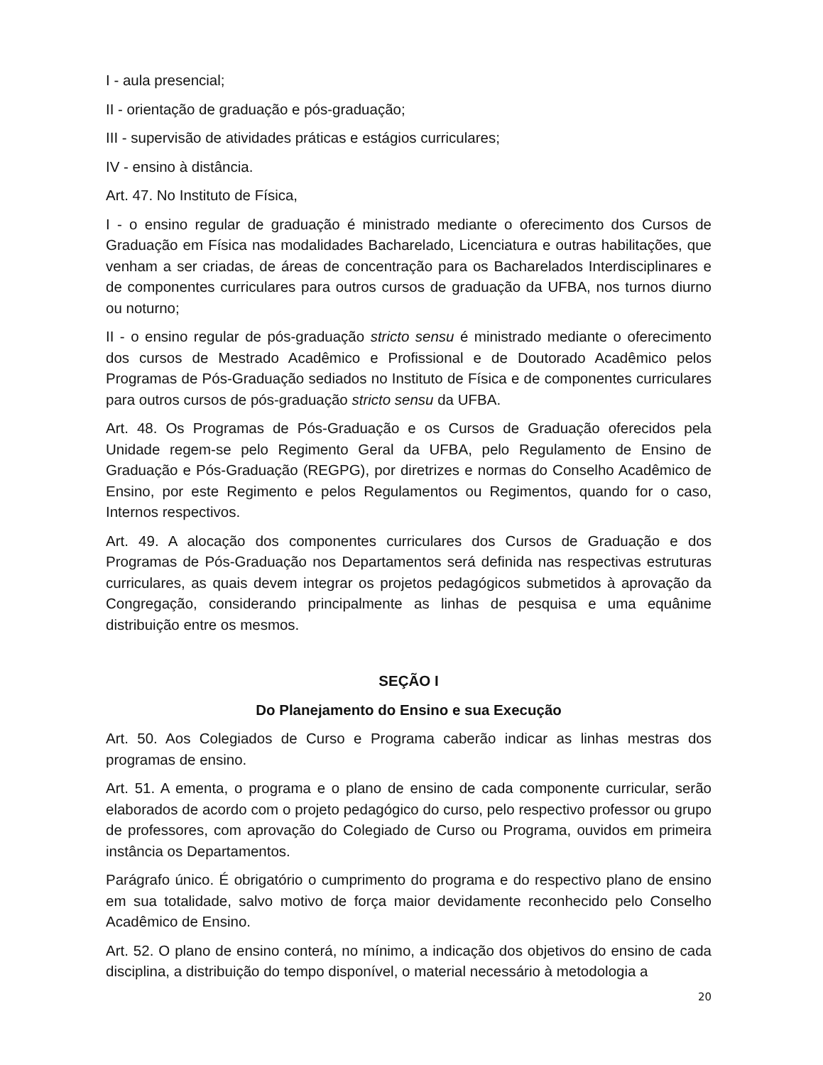I - aula presencial;
II - orientação de graduação e pós-graduação;
III - supervisão de atividades práticas e estágios curriculares;
IV - ensino à distância.
Art. 47. No Instituto de Física,
I - o ensino regular de graduação é ministrado mediante o oferecimento dos Cursos de Graduação em Física nas modalidades Bacharelado, Licenciatura e outras habilitações, que venham a ser criadas, de áreas de concentração para os Bacharelados Interdisciplinares e de componentes curriculares para outros cursos de graduação da UFBA, nos turnos diurno ou noturno;
II - o ensino regular de pós-graduação stricto sensu é ministrado mediante o oferecimento dos cursos de Mestrado Acadêmico e Profissional e de Doutorado Acadêmico pelos Programas de Pós-Graduação sediados no Instituto de Física e de componentes curriculares para outros cursos de pós-graduação stricto sensu da UFBA.
Art. 48. Os Programas de Pós-Graduação e os Cursos de Graduação oferecidos pela Unidade regem-se pelo Regimento Geral da UFBA, pelo Regulamento de Ensino de Graduação e Pós-Graduação (REGPG), por diretrizes e normas do Conselho Acadêmico de Ensino, por este Regimento e pelos Regulamentos ou Regimentos, quando for o caso, Internos respectivos.
Art. 49. A alocação dos componentes curriculares dos Cursos de Graduação e dos Programas de Pós-Graduação nos Departamentos será definida nas respectivas estruturas curriculares, as quais devem integrar os projetos pedagógicos submetidos à aprovação da Congregação, considerando principalmente as linhas de pesquisa e uma equânime distribuição entre os mesmos.
SEÇÃO I
Do Planejamento do Ensino e sua Execução
Art. 50. Aos Colegiados de Curso e Programa caberão indicar as linhas mestras dos programas de ensino.
Art. 51. A ementa, o programa e o plano de ensino de cada componente curricular, serão elaborados de acordo com o projeto pedagógico do curso, pelo respectivo professor ou grupo de professores, com aprovação do Colegiado de Curso ou Programa, ouvidos em primeira instância os Departamentos.
Parágrafo único. É obrigatório o cumprimento do programa e do respectivo plano de ensino em sua totalidade, salvo motivo de força maior devidamente reconhecido pelo Conselho Acadêmico de Ensino.
Art. 52. O plano de ensino conterá, no mínimo, a indicação dos objetivos do ensino de cada disciplina, a distribuição do tempo disponível, o material necessário à metodologia a
20